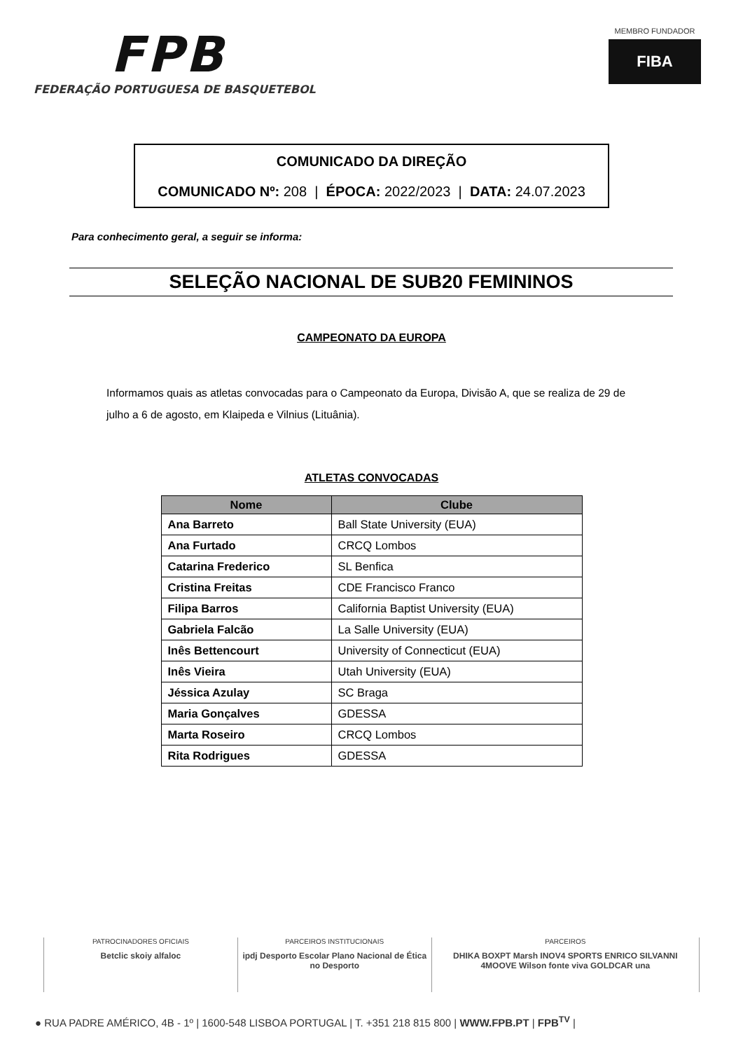FPB
FEDERAÇÃO PORTUGUESA DE BASQUETEBOL
MEMBRO FUNDADOR
FIBA
COMUNICADO DA DIREÇÃO
COMUNICADO Nº: 208 | ÉPOCA: 2022/2023 | DATA: 24.07.2023
Para conhecimento geral, a seguir se informa:
SELEÇÃO NACIONAL DE SUB20 FEMININOS
CAMPEONATO DA EUROPA
Informamos quais as atletas convocadas para o Campeonato da Europa, Divisão A, que se realiza de 29 de julho a 6 de agosto, em Klaipeda e Vilnius (Lituânia).
ATLETAS CONVOCADAS
| Nome | Clube |
| --- | --- |
| Ana Barreto | Ball State University (EUA) |
| Ana Furtado | CRCQ Lombos |
| Catarina Frederico | SL Benfica |
| Cristina Freitas | CDE Francisco Franco |
| Filipa Barros | California Baptist University (EUA) |
| Gabriela Falcão | La Salle University (EUA) |
| Inês Bettencourt | University of Connecticut (EUA) |
| Inês Vieira | Utah University (EUA) |
| Jéssica Azulay | SC Braga |
| Maria Gonçalves | GDESSA |
| Marta Roseiro | CRCQ Lombos |
| Rita Rodrigues | GDESSA |
PATROCINADORES OFICIAIS
Betclic skoiy alfaloc
PARCEIROS INSTITUCIONAIS
ipdj Desporto Escolar Plano Nacional de Ética no Desporto
PARCEIROS
DHIKA BOXPT Marsh INOV4 SPORTS ENRICO SILVANNI 4MOOVE Wilson fonte viva GOLDCAR una
● RUA PADRE AMÉRICO, 4B - 1º | 1600-548 LISBOA PORTUGAL | T. +351 218 815 800 | WWW.FPB.PT | FPB<sup>TV</sup> |